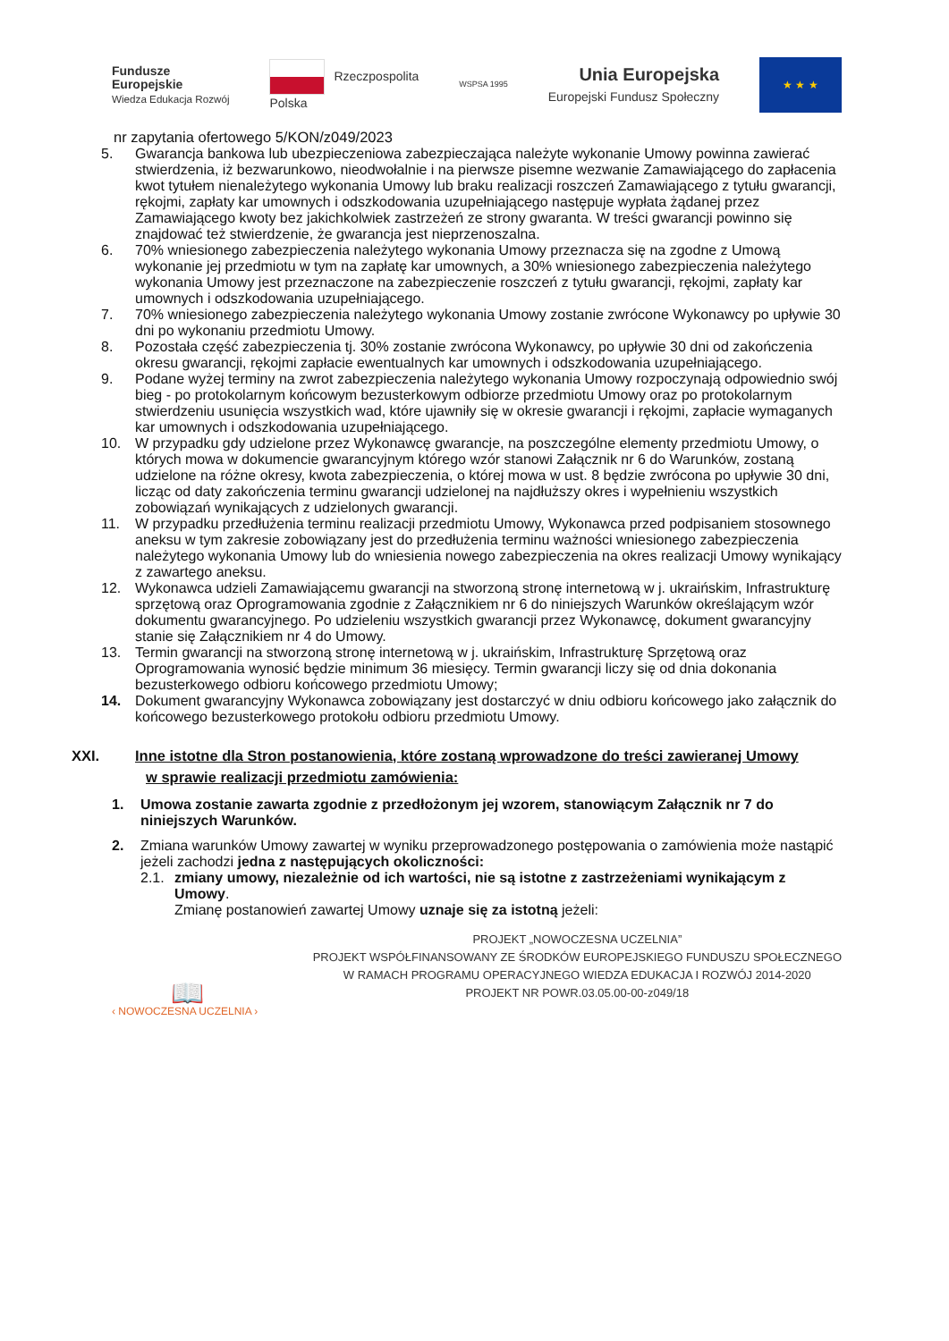Fundusze
Europejskie
Wiedza Edukacja Rozwój
Rzeczpospolita
Polska
WSPSA 1995
Unia Europejska
Europejski Fundusz Społeczny
★ ★ ★
nr zapytania ofertowego 5/KON/z049/2023
5. Gwarancja bankowa lub ubezpieczeniowa zabezpieczająca należyte wykonanie Umowy powinna zawierać stwierdzenia, iż bezwarunkowo, nieodwołalnie i na pierwsze pisemne wezwanie Zamawiającego do zapłacenia kwot tytułem nienależytego wykonania Umowy lub braku realizacji roszczeń Zamawiającego z tytułu gwarancji, rękojmi, zapłaty kar umownych i odszkodowania uzupełniającego następuje wypłata żądanej przez Zamawiającego kwoty bez jakichkolwiek zastrzeżeń ze strony gwaranta. W treści gwarancji powinno się znajdować też stwierdzenie, że gwarancja jest nieprzenoszalna.
6. 70% wniesionego zabezpieczenia należytego wykonania Umowy przeznacza się na zgodne z Umową wykonanie jej przedmiotu w tym na zapłatę kar umownych, a 30% wniesionego zabezpieczenia należytego wykonania Umowy jest przeznaczone na zabezpieczenie roszczeń z tytułu gwarancji, rękojmi, zapłaty kar umownych i odszkodowania uzupełniającego.
7. 70% wniesionego zabezpieczenia należytego wykonania Umowy zostanie zwrócone Wykonawcy po upływie 30 dni po wykonaniu przedmiotu Umowy.
8. Pozostała część zabezpieczenia tj. 30% zostanie zwrócona Wykonawcy, po upływie 30 dni od zakończenia okresu gwarancji, rękojmi zapłacie ewentualnych kar umownych i odszkodowania uzupełniającego.
9. Podane wyżej terminy na zwrot zabezpieczenia należytego wykonania Umowy rozpoczynają odpowiednio swój bieg - po protokolarnym końcowym bezusterkowym odbiorze przedmiotu Umowy oraz po protokolarnym stwierdzeniu usunięcia wszystkich wad, które ujawniły się w okresie gwarancji i rękojmi, zapłacie wymaganych kar umownych i odszkodowania uzupełniającego.
10. W przypadku gdy udzielone przez Wykonawcę gwarancje, na poszczególne elementy przedmiotu Umowy, o których mowa w dokumencie gwarancyjnym którego wzór stanowi Załącznik nr 6 do Warunków, zostaną udzielone na różne okresy, kwota zabezpieczenia, o której mowa w ust. 8 będzie zwrócona po upływie 30 dni, licząc od daty zakończenia terminu gwarancji udzielonej na najdłuższy okres i wypełnieniu wszystkich zobowiązań wynikających z udzielonych gwarancji.
11. W przypadku przedłużenia terminu realizacji przedmiotu Umowy, Wykonawca przed podpisaniem stosownego aneksu w tym zakresie zobowiązany jest do przedłużenia terminu ważności wniesionego zabezpieczenia należytego wykonania Umowy lub do wniesienia nowego zabezpieczenia na okres realizacji Umowy wynikający z zawartego aneksu.
12. Wykonawca udzieli Zamawiającemu gwarancji na stworzoną stronę internetową w j. ukraińskim, Infrastrukturę sprzętową oraz Oprogramowania zgodnie z Załącznikiem nr 6 do niniejszych Warunków określającym wzór dokumentu gwarancyjnego. Po udzieleniu wszystkich gwarancji przez Wykonawcę, dokument gwarancyjny stanie się Załącznikiem nr 4 do Umowy.
13. Termin gwarancji na stworzoną stronę internetową w j. ukraińskim, Infrastrukturę Sprzętową oraz Oprogramowania wynosić będzie minimum 36 miesięcy. Termin gwarancji liczy się od dnia dokonania bezusterkowego odbioru końcowego przedmiotu Umowy;
14. Dokument gwarancyjny Wykonawca zobowiązany jest dostarczyć w dniu odbioru końcowego jako załącznik do końcowego bezusterkowego protokołu odbioru przedmiotu Umowy.
XXI. Inne istotne dla Stron postanowienia, które zostaną wprowadzone do treści zawieranej Umowy
w sprawie realizacji przedmiotu zamówienia:
1. Umowa zostanie zawarta zgodnie z przedłożonym jej wzorem, stanowiącym Załącznik nr 7 do niniejszych Warunków.
2. Zmiana warunków Umowy zawartej w wyniku przeprowadzonego postępowania o zamówienia może nastąpić jeżeli zachodzi jedna z następujących okoliczności:
2.1.
zmiany umowy, niezależnie od ich wartości, nie są istotne z zastrzeżeniami wynikającym z Umowy.
Zmianę postanowień zawartej Umowy uznaje się za istotną jeżeli:
📖
‹ NOWOCZESNA UCZELNIA ›
PROJEKT „NOWOCZESNA UCZELNIA”
PROJEKT WSPÓŁFINANSOWANY ZE ŚRODKÓW EUROPEJSKIEGO FUNDUSZU SPOŁECZNEGO
W RAMACH PROGRAMU OPERACYJNEGO WIEDZA EDUKACJA I ROZWÓJ 2014-2020
PROJEKT NR POWR.03.05.00-00-z049/18